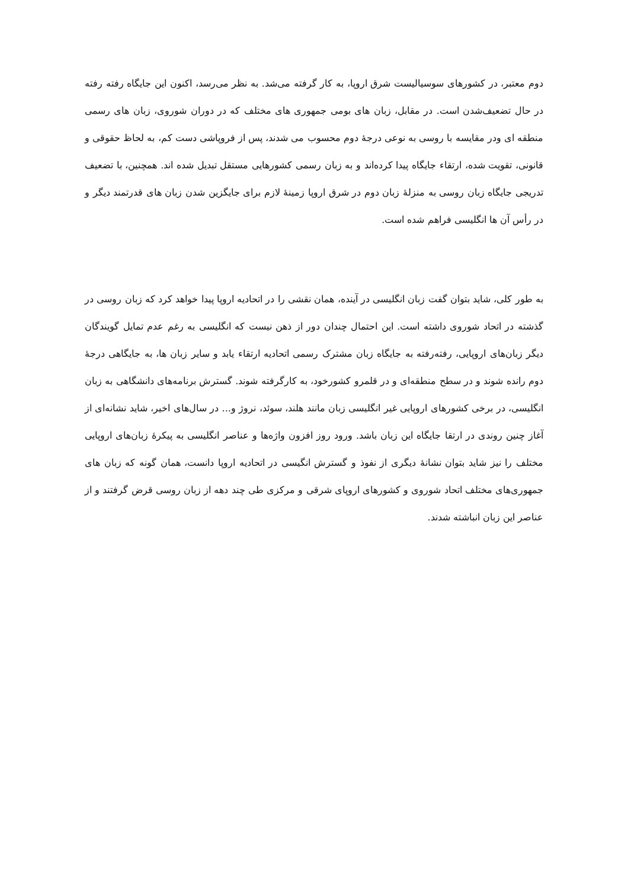دوم معتبر، در کشورهای سوسیالیست شرق اروپا، به کار گرفته می‌شد. به نظر می‌رسد، اکنون این جایگاه رفته رفته در حال تضعیف‌شدن است. در مقابل، زبان های بومی جمهوری های مختلف که در دوران شوروی، زبان های رسمی منطقه ای ودر مقایسه با روسی به نوعی درجهٔ دوم محسوب می شدند، پس از فروپاشی دست کم، به لحاظ حقوقی و قانونی، تقویت شده، ارتقاء جایگاه پیدا کرده‌اند و به زبان رسمی کشورهایی مستقل تبدیل شده اند. همچنین، با تضعیف تدریجی جایگاه زبان روسی به منزلهٔ زبان دوم در شرق اروپا زمینهٔ لازم برای جایگزین شدن زبان های قدرتمند دیگر و در رأس آن ها انگلیسی فراهم شده است.
به طور کلی، شاید بتوان گفت زبان انگلیسی در آینده، همان نقشی را در اتحادیه اروپا پیدا خواهد کرد که زبان روسی در گذشته در اتحاد شوروی داشته است. این احتمال چندان دور از ذهن نیست که انگلیسی به رغم عدم تمایل گویندگان دیگر زبان‌های اروپایی، رفته‌رفته به جایگاه زبان مشترک رسمی اتحادیه ارتقاء یابد و سایر زبان ها، به جایگاهی درجهٔ دوم رانده شوند و در سطح منطقه‌ای و در قلمرو کشورخود، به کارگرفته شوند. گسترش برنامه‌های دانشگاهی به زبان انگلیسی، در برخی کشورهای اروپایی غیر انگلیسی زبان مانند هلند، سوئد، نروژ و... در سال‌های اخیر، شاید نشانه‌ای از آغاز چنین روندی در ارتقا جایگاه این زبان باشد. ورود روز افزون واژه‌ها و عناصر انگلیسی به پیکرهٔ زبان‌های اروپایی مختلف را نیز شاید بتوان نشانهٔ دیگری از نفوذ و گسترش انگیسی در اتحادیه اروپا دانست، همان گونه که زبان های جمهوری‌های مختلف اتحاد شوروی و کشورهای اروپای شرقی و مرکزی طی چند دهه از زبان روسی قرض گرفتند و از عناصر این زبان انباشته شدند.